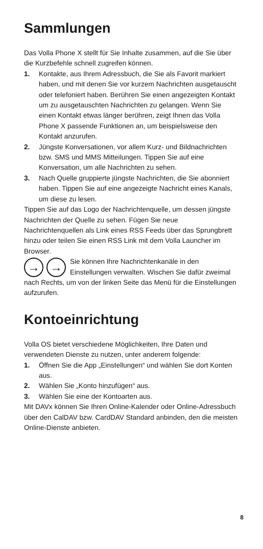Sammlungen
Das Volla Phone X stellt für Sie Inhalte zusammen, auf die Sie über die Kurzbefehle schnell zugreifen können.
1. Kontakte, aus Ihrem Adressbuch, die Sie als Favorit markiert haben, und mit denen Sie vor kurzem Nachrichten ausgetauscht oder telefoniert haben. Berühren Sie einen angezeigten Kontakt um zu ausgetauschten Nachrichten zu gelangen. Wenn Sie einen Kontakt etwas länger berühren, zeigt Ihnen das Volla Phone X passende Funktionen an, um beispielsweise den Kontakt anzurufen.
2. Jüngste Konversationen, vor allem Kurz- und Bildnachrichten bzw. SMS und MMS Mitteilungen. Tippen Sie auf eine Konversation, um alle Nachrichten zu sehen.
3. Nach Quelle gruppierte jüngste Nachrichten, die Sie abonniert haben. Tippen Sie auf eine angezeigte Nachricht eines Kanals, um diese zu lesen.
Tippen Sie auf das Logo der Nachrichtenquelle, um dessen jüngste Nachrichten der Quelle zu sehen. Fügen Sie neue Nachrichtenquellen als Link eines RSS Feeds über das Sprungbrett hinzu oder teilen Sie einen RSS Link mit dem Volla Launcher im Browser.
→ →
Sie können Ihre Nachrichtenkanäle in den Einstellungen verwalten. Wischen Sie dafür zweimal nach Rechts, um von der linken Seite das Menü für die Einstellungen aufzurufen.
Kontoeinrichtung
Volla OS bietet verschiedene Möglichkeiten, Ihre Daten und verwendeten Dienste zu nutzen, unter anderem folgende:
1. Öffnen Sie die App „Einstellungen“ und wählen Sie dort Konten aus.
2. Wählen Sie „Konto hinzufügen“ aus.
3. Wählen Sie eine der Kontoarten aus.
Mit DAVx können Sie Ihren Online-Kalender oder Online-Adressbuch über den CalDAV bzw. CardDAV Standard anbinden, den die meisten Online-Dienste anbieten.
8